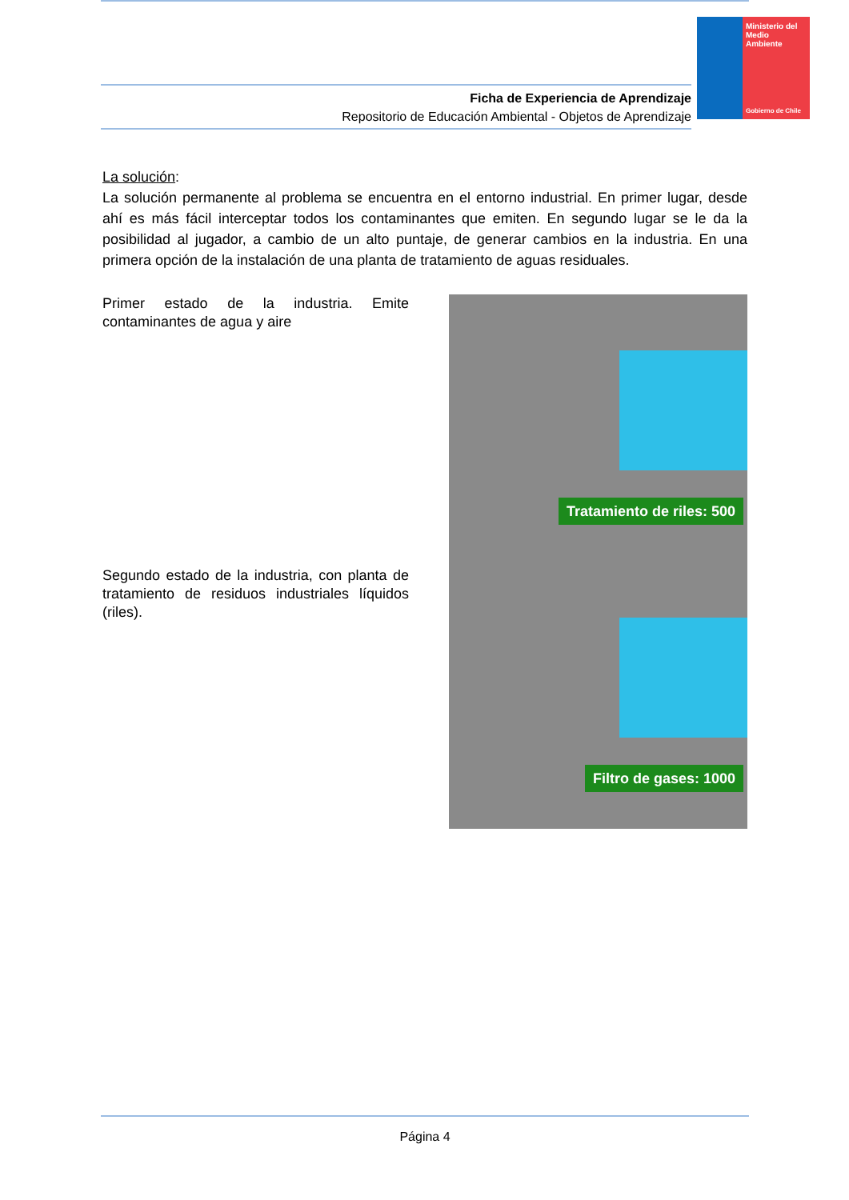Ministerio del Medio Ambiente
Gobierno de Chile
Ficha de Experiencia de Aprendizaje
Repositorio de Educación Ambiental - Objetos de Aprendizaje
La solución:
La solución permanente al problema se encuentra en el entorno industrial. En primer lugar, desde ahí es más fácil interceptar todos los contaminantes que emiten. En segundo lugar se le da la posibilidad al jugador, a cambio de un alto puntaje, de generar cambios en la industria. En una primera opción de la instalación de una planta de tratamiento de aguas residuales.
Primer estado de la industria. Emite contaminantes de agua y aire
Tratamiento de riles: 500
Segundo estado de la industria, con planta de tratamiento de residuos industriales líquidos (riles).
Filtro de gases: 1000
Página 4